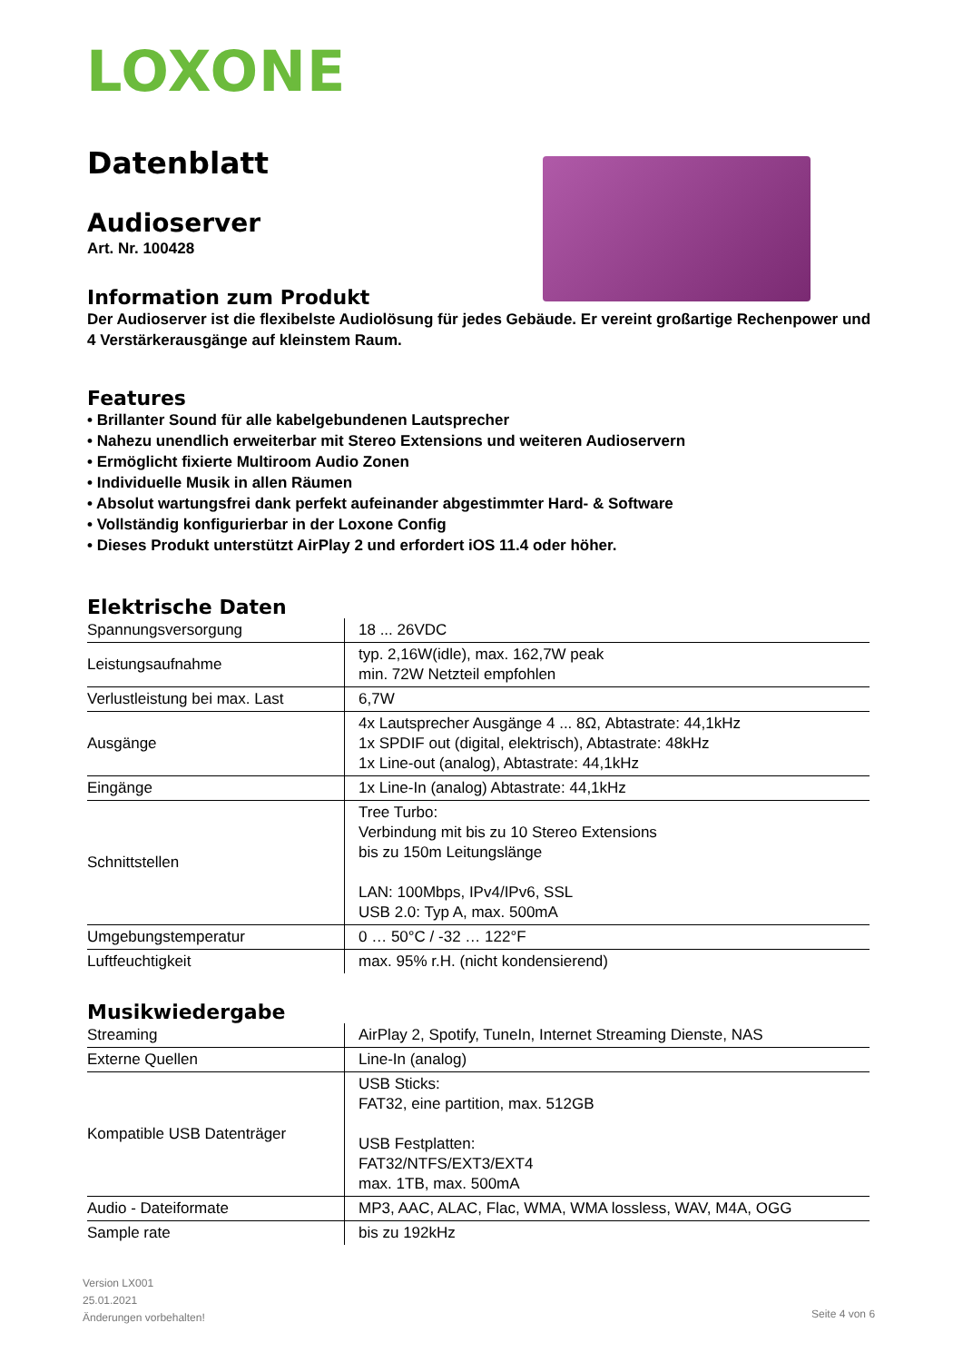LOXONE
Datenblatt
Audioserver
Art. Nr. 100428
Information zum Produkt
Der Audioserver ist die flexibelste Audiolösung für jedes Gebäude. Er vereint großartige Rechenpower und 4 Verstärkerausgänge auf kleinstem Raum.
Features
• Brillanter Sound für alle kabelgebundenen Lautsprecher
• Nahezu unendlich erweiterbar mit Stereo Extensions und weiteren Audioservern
• Ermöglicht fixierte Multiroom Audio Zonen
• Individuelle Musik in allen Räumen
• Absolut wartungsfrei dank perfekt aufeinander abgestimmter Hard- & Software
• Vollständig konfigurierbar in der Loxone Config
• Dieses Produkt unterstützt AirPlay 2 und erfordert iOS 11.4 oder höher.
Elektrische Daten
| Spannungsversorgung | 18 ... 26VDC |
| Leistungsaufnahme | typ. 2,16W(idle), max. 162,7W peak min. 72W Netzteil empfohlen |
| Verlustleistung bei max. Last | 6,7W |
| Ausgänge | 4x Lautsprecher Ausgänge 4 ... 8Ω, Abtastrate: 44,1kHz 1x SPDIF out (digital, elektrisch), Abtastrate: 48kHz 1x Line-out (analog), Abtastrate: 44,1kHz |
| Eingänge | 1x Line-In (analog) Abtastrate: 44,1kHz |
| Schnittstellen | Tree Turbo: Verbindung mit bis zu 10 Stereo Extensions bis zu 150m Leitungslänge LAN: 100Mbps, IPv4/IPv6, SSL USB 2.0: Typ A, max. 500mA |
| Umgebungstemperatur | 0 … 50°C / -32 … 122°F |
| Luftfeuchtigkeit | max. 95% r.H. (nicht kondensierend) |
Musikwiedergabe
| Streaming | AirPlay 2, Spotify, TuneIn, Internet Streaming Dienste, NAS |
| Externe Quellen | Line-In (analog) |
| Kompatible USB Datenträger | USB Sticks: FAT32, eine partition, max. 512GB USB Festplatten: FAT32/NTFS/EXT3/EXT4 max. 1TB, max. 500mA |
| Audio - Dateiformate | MP3, AAC, ALAC, Flac, WMA, WMA lossless, WAV, M4A, OGG |
| Sample rate | bis zu 192kHz |
Version LX001
25.01.2021
Änderungen vorbehalten!
Seite 4 von 6